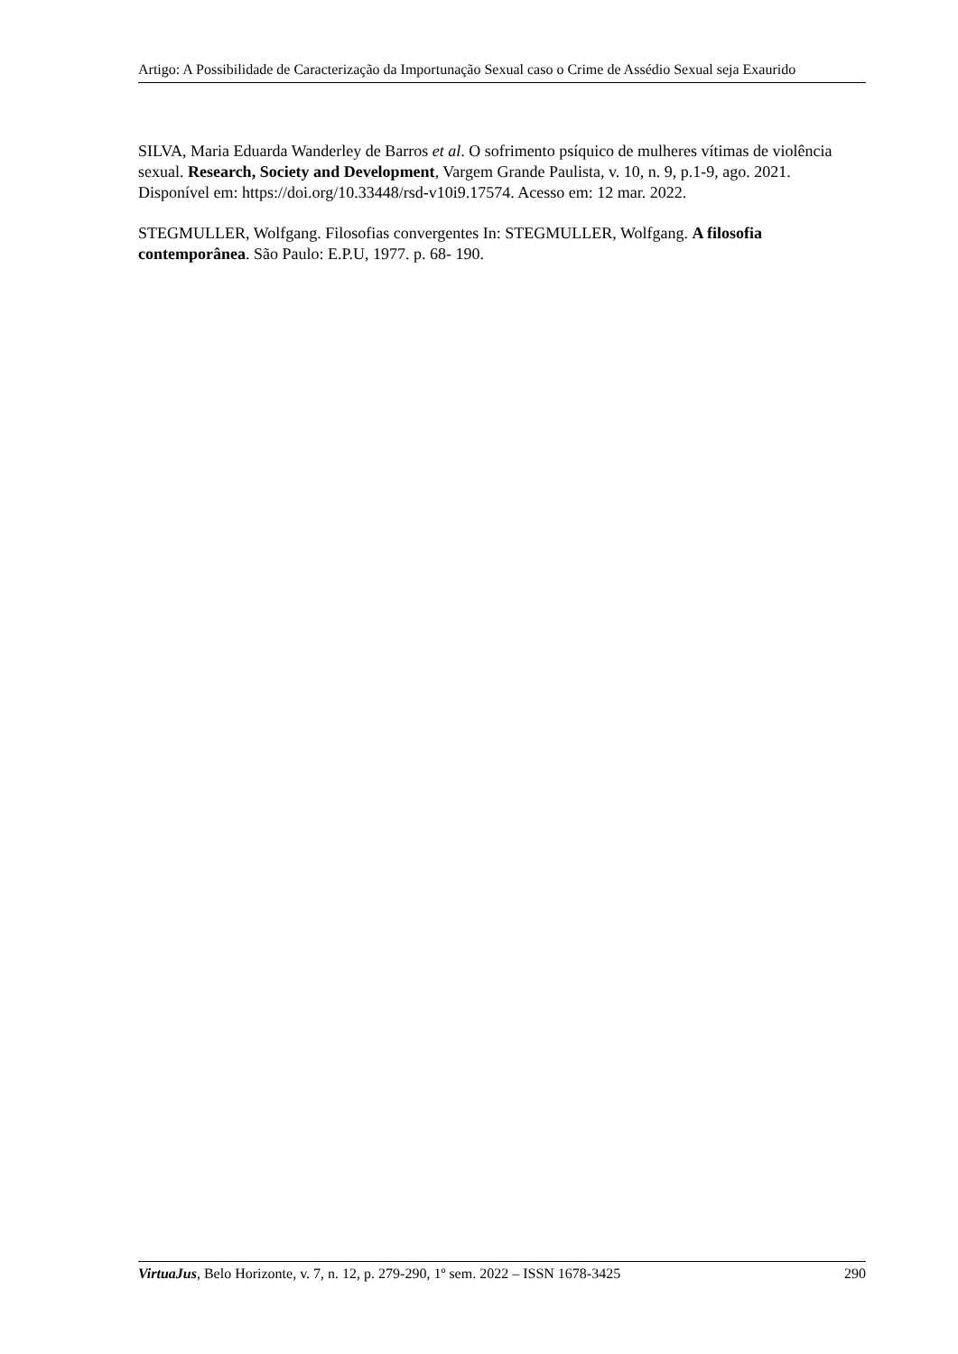Artigo: A Possibilidade de Caracterização da Importunação Sexual caso o Crime de Assédio Sexual seja Exaurido
SILVA, Maria Eduarda Wanderley de Barros et al. O sofrimento psíquico de mulheres vítimas de violência sexual. Research, Society and Development, Vargem Grande Paulista, v. 10, n. 9, p.1-9, ago. 2021. Disponível em: https://doi.org/10.33448/rsd-v10i9.17574. Acesso em: 12 mar. 2022.
STEGMULLER, Wolfgang. Filosofias convergentes In: STEGMULLER, Wolfgang. A filosofia contemporânea. São Paulo: E.P.U, 1977. p. 68- 190.
VirtuaJus, Belo Horizonte, v. 7, n. 12, p. 279-290, 1º sem. 2022 – ISSN 1678-3425 290